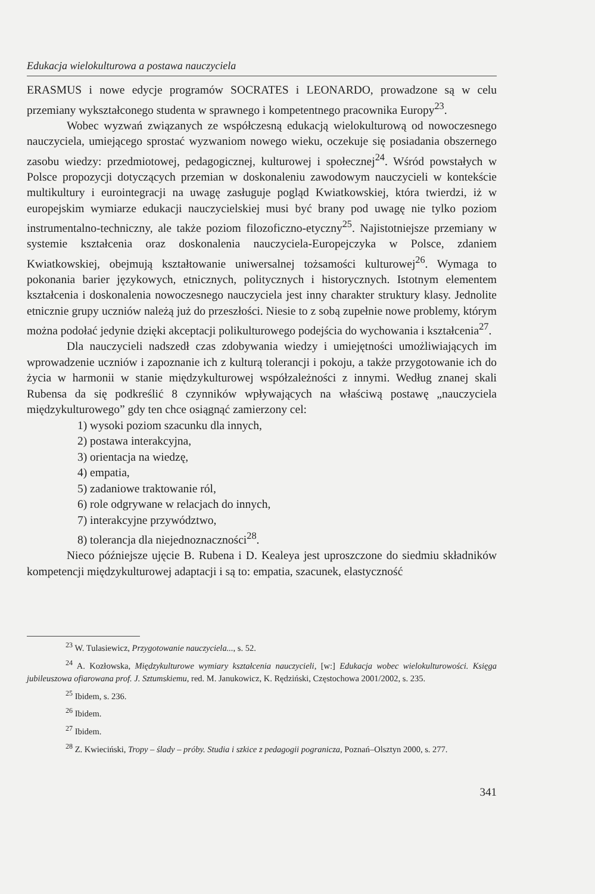Edukacja wielokulturowa a postawa nauczyciela
ERASMUS i nowe edycje programów SOCRATES i LEONARDO, prowadzone są w celu przemiany wykształconego studenta w sprawnego i kompetentnego pracownika Europy<sup>23</sup>.
Wobec wyzwań związanych ze współczesną edukacją wielokulturową od nowoczesnego nauczyciela, umiejącego sprostać wyzwaniom nowego wieku, oczekuje się posiadania obszernego zasobu wiedzy: przedmiotowej, pedagogicznej, kulturowej i społecznej<sup>24</sup>. Wśród powstałych w Polsce propozycji dotyczących przemian w doskonaleniu zawodowym nauczycieli w kontekście multikultury i eurointegracji na uwagę zasługuje pogląd Kwiatkowskiej, która twierdzi, iż w europejskim wymiarze edukacji nauczycielskiej musi być brany pod uwagę nie tylko poziom instrumentalno-techniczny, ale także poziom filozoficzno-etyczny<sup>25</sup>. Najistotniejsze przemiany w systemie kształcenia oraz doskonalenia nauczyciela-Europejczyka w Polsce, zdaniem Kwiatkowskiej, obejmują kształtowanie uniwersalnej tożsamości kulturowej<sup>26</sup>. Wymaga to pokonania barier językowych, etnicznych, politycznych i historycznych. Istotnym elementem kształcenia i doskonalenia nowoczesnego nauczyciela jest inny charakter struktury klasy. Jednolite etnicznie grupy uczniów należą już do przeszłości. Niesie to z sobą zupełnie nowe problemy, którym można podołać jedynie dzięki akceptacji polikulturowego podejścia do wychowania i kształcenia<sup>27</sup>.
Dla nauczycieli nadszedł czas zdobywania wiedzy i umiejętności umożliwiających im wprowadzenie uczniów i zapoznanie ich z kulturą tolerancji i pokoju, a także przygotowanie ich do życia w harmonii w stanie międzykulturowej współzależności z innymi. Według znanej skali Rubensa da się podkreślić 8 czynników wpływających na właściwą postawę „nauczyciela międzykulturowego” gdy ten chce osiągnąć zamierzony cel:
1) wysoki poziom szacunku dla innych,
2) postawa interakcyjna,
3) orientacja na wiedzę,
4) empatia,
5) zadaniowe traktowanie ról,
6) role odgrywane w relacjach do innych,
7) interakcyjne przywództwo,
8) tolerancja dla niejednoznaczności<sup>28</sup>.
Nieco późniejsze ujęcie B. Rubena i D. Kealeya jest uproszczone do siedmiu składników kompetencji międzykulturowej adaptacji i są to: empatia, szacunek, elastyczność
<sup>23</sup> W. Tulasiewicz, Przygotowanie nauczyciela..., s. 52.
<sup>24</sup> A. Kozłowska, Międzykulturowe wymiary kształcenia nauczycieli, [w:] Edukacja wobec wielokulturowości. Księga jubileuszowa ofiarowana prof. J. Sztumskiemu, red. M. Janukowicz, K. Rędziński, Częstochowa 2001/2002, s. 235.
<sup>25</sup> Ibidem, s. 236.
<sup>26</sup> Ibidem.
<sup>27</sup> Ibidem.
<sup>28</sup> Z. Kwieciński, Tropy – ślady – próby. Studia i szkice z pedagogii pogranicza, Poznań–Olsztyn 2000, s. 277.
341